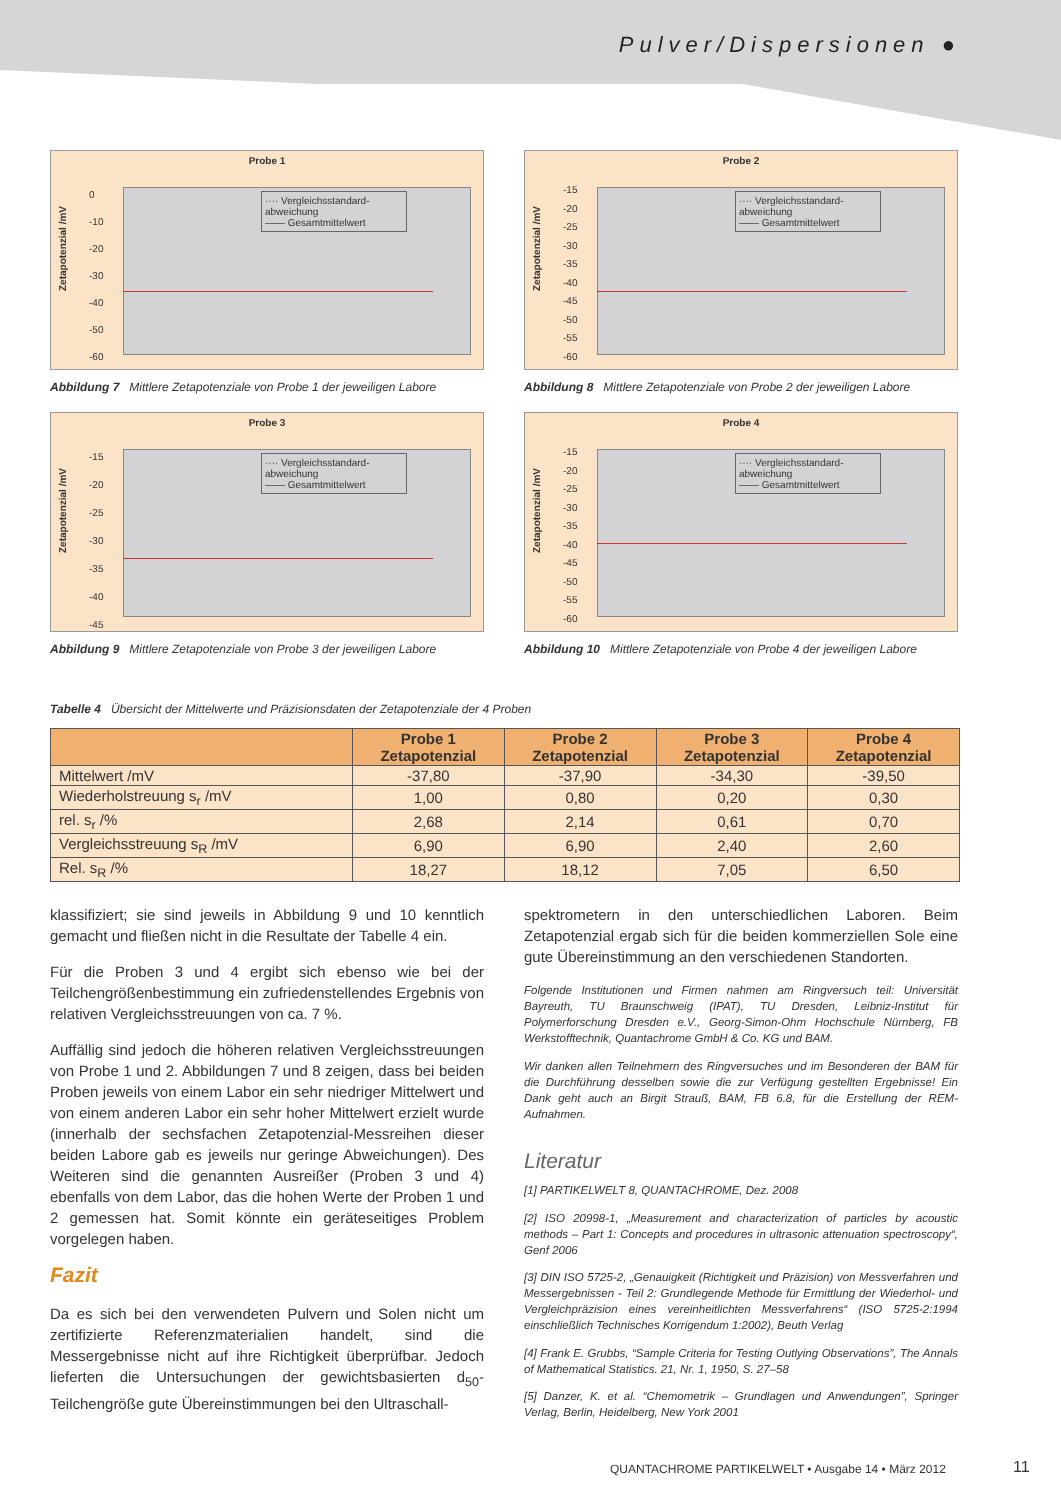Pulver/Dispersionen ●
Probe 1
Zetapotenzial /mV
0
-10
-20
-30
-40
-50
-60
···· Vergleichsstandard-abweichung
—— Gesamtmittelwert
Abbildung 7 Mittlere Zetapotenziale von Probe 1 der jeweiligen Labore
Probe 2
Zetapotenzial /mV
-15
-20
-25
-30
-35
-40
-45
-50
-55
-60
···· Vergleichsstandard-abweichung
—— Gesamtmittelwert
Abbildung 8 Mittlere Zetapotenziale von Probe 2 der jeweiligen Labore
Probe 3
Zetapotenzial /mV
-15
-20
-25
-30
-35
-40
-45
···· Vergleichsstandard-abweichung
—— Gesamtmittelwert
Abbildung 9 Mittlere Zetapotenziale von Probe 3 der jeweiligen Labore
Probe 4
Zetapotenzial /mV
-15
-20
-25
-30
-35
-40
-45
-50
-55
-60
···· Vergleichsstandard-abweichung
—— Gesamtmittelwert
Abbildung 10 Mittlere Zetapotenziale von Probe 4 der jeweiligen Labore
Tabelle 4 Übersicht der Mittelwerte und Präzisionsdaten der Zetapotenziale der 4 Proben
| | Probe 1 Zetapotenzial | Probe 2 Zetapotenzial | Probe 3 Zetapotenzial | Probe 4 Zetapotenzial |
| --- | --- | --- | --- | --- |
| Mittelwert /mV | -37,80 | -37,90 | -34,30 | -39,50 |
| Wiederholstreuung s<sub>r</sub> /mV | 1,00 | 0,80 | 0,20 | 0,30 |
| rel. s<sub>r</sub> /% | 2,68 | 2,14 | 0,61 | 0,70 |
| Vergleichsstreuung s<sub>R</sub> /mV | 6,90 | 6,90 | 2,40 | 2,60 |
| Rel. s<sub>R</sub> /% | 18,27 | 18,12 | 7,05 | 6,50 |
klassifiziert; sie sind jeweils in Abbildung 9 und 10 kenntlich gemacht und fließen nicht in die Resultate der Tabelle 4 ein.
Für die Proben 3 und 4 ergibt sich ebenso wie bei der Teilchengrößenbestimmung ein zufriedenstellendes Ergebnis von relativen Vergleichsstreuungen von ca. 7 %.
Auffällig sind jedoch die höheren relativen Vergleichsstreuungen von Probe 1 und 2. Abbildungen 7 und 8 zeigen, dass bei beiden Proben jeweils von einem Labor ein sehr niedriger Mittelwert und von einem anderen Labor ein sehr hoher Mittelwert erzielt wurde (innerhalb der sechsfachen Zetapotenzial-Messreihen dieser beiden Labore gab es jeweils nur geringe Abweichungen). Des Weiteren sind die genannten Ausreißer (Proben 3 und 4) ebenfalls von dem Labor, das die hohen Werte der Proben 1 und 2 gemessen hat. Somit könnte ein geräteseitiges Problem vorgelegen haben.
Fazit
Da es sich bei den verwendeten Pulvern und Solen nicht um zertifizierte Referenzmaterialien handelt, sind die Messergebnisse nicht auf ihre Richtigkeit überprüfbar. Jedoch lieferten die Untersuchungen der gewichtsbasierten d<sub>50</sub>-Teilchengröße gute Übereinstimmungen bei den Ultraschall-
spektrometern in den unterschiedlichen Laboren. Beim Zetapotenzial ergab sich für die beiden kommerziellen Sole eine gute Übereinstimmung an den verschiedenen Standorten.
Folgende Institutionen und Firmen nahmen am Ringversuch teil: Universität Bayreuth, TU Braunschweig (IPAT), TU Dresden, Leibniz-Institut für Polymerforschung Dresden e.V., Georg-Simon-Ohm Hochschule Nürnberg, FB Werkstofftechnik, Quantachrome GmbH & Co. KG und BAM.
Wir danken allen Teilnehmern des Ringversuches und im Besonderen der BAM für die Durchführung desselben sowie die zur Verfügung gestellten Ergebnisse! Ein Dank geht auch an Birgit Strauß, BAM, FB 6.8, für die Erstellung der REM-Aufnahmen.
Literatur
[1] PARTIKELWELT 8, QUANTACHROME, Dez. 2008
[2] ISO 20998-1, „Measurement and characterization of particles by acoustic methods – Part 1: Concepts and procedures in ultrasonic attenuation spectroscopy“, Genf 2006
[3] DIN ISO 5725-2, „Genauigkeit (Richtigkeit und Präzision) von Messverfahren und Messergebnissen - Teil 2: Grundlegende Methode für Ermittlung der Wiederhol- und Vergleichpräzision eines vereinheitlichten Messverfahrens“ (ISO 5725-2:1994 einschließlich Technisches Korrigendum 1:2002), Beuth Verlag
[4] Frank E. Grubbs, “Sample Criteria for Testing Outlying Observations”, The Annals of Mathematical Statistics. 21, Nr. 1, 1950, S. 27–58
[5] Danzer, K. et al. “Chemometrik – Grundlagen und Anwendungen”, Springer Verlag, Berlin, Heidelberg, New York 2001
QUANTACHROME PARTIKELWELT • Ausgabe 14 • März 2012
11